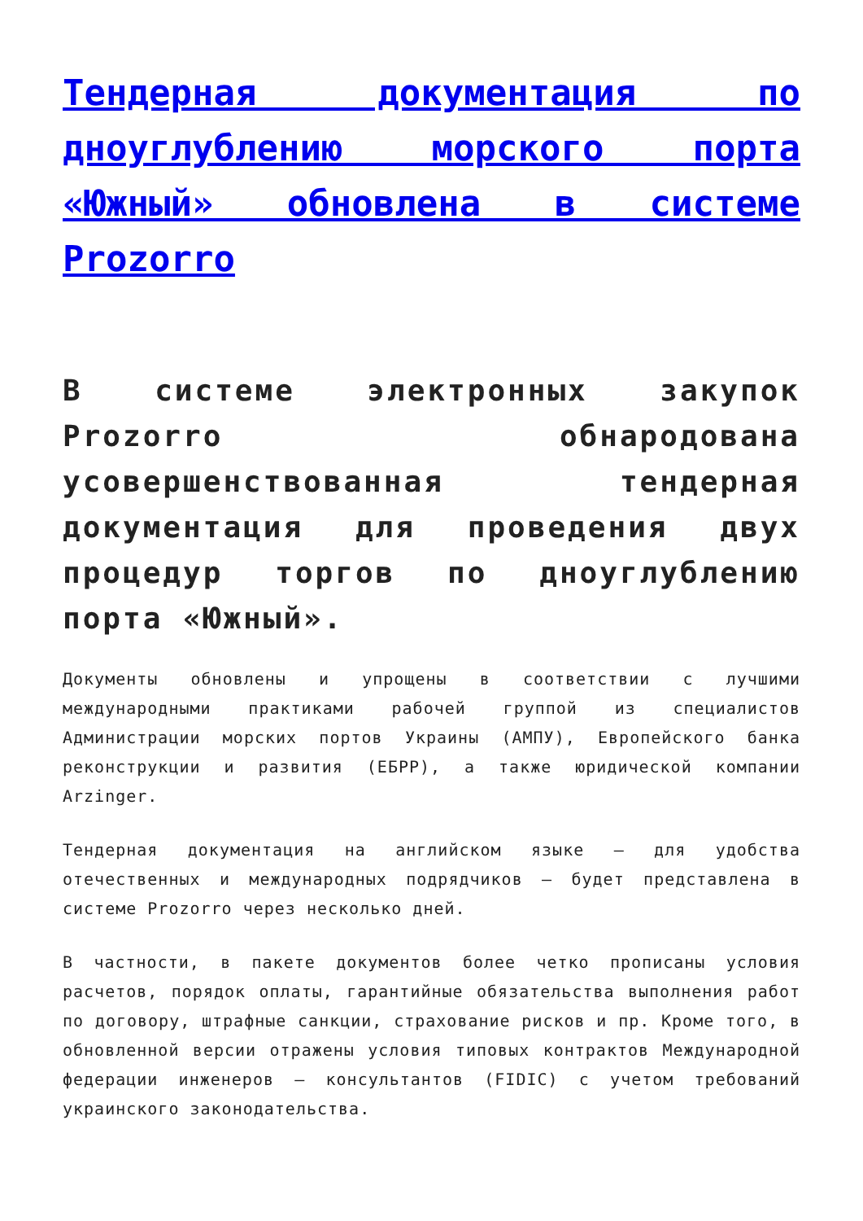Тендерная документация по дноуглублению морского порта «Южный» обновлена в системе Prozorro
В системе электронных закупок Prozorro обнародована усовершенствованная тендерная документация для проведения двух процедур торгов по дноуглублению порта «Южный».
Документы обновлены и упрощены в соответствии с лучшими международными практиками рабочей группой из специалистов Администрации морских портов Украины (АМПУ), Европейского банка реконструкции и развития (ЕБРР), а также юридической компании Arzinger.
Тендерная документация на английском языке – для удобства отечественных и международных подрядчиков – будет представлена в системе Prozorro через несколько дней.
В частности, в пакете документов более четко прописаны условия расчетов, порядок оплаты, гарантийные обязательства выполнения работ по договору, штрафные санкции, страхование рисков и пр. Кроме того, в обновленной версии отражены условия типовых контрактов Международной федерации инженеров – консультантов (FIDIC) с учетом требований украинского законодательства.